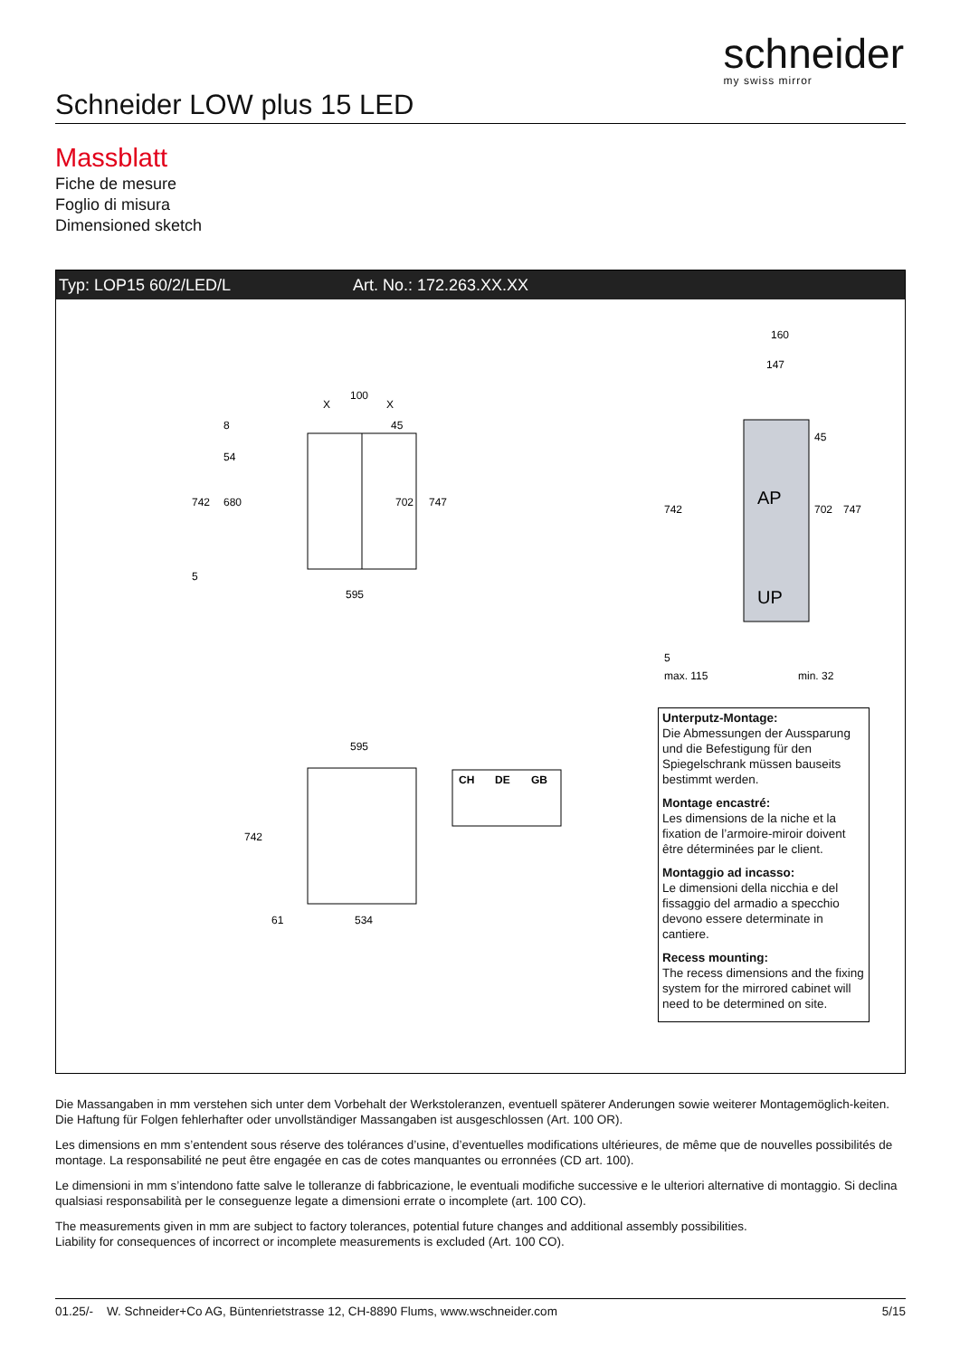schneider
my swiss mirror
Schneider LOW plus 15 LED
Massblatt
Fiche de mesure
Foglio di misura
Dimensioned sketch
Typ: LOP15 60/2/LED/L Art. No.: 172.263.XX.XX
100
X
X
595
742
680
702
747
54
8
45
5
160
147
AP
UP
742
702
747
45
5
max. 115
min. 32
595
742
61
534
CH
DE
GB
Unterputz-Montage:
Die Abmessungen der Aussparung und die Befestigung für den Spiegelschrank müssen bauseits bestimmt werden.
Montage encastré:
Les dimensions de la niche et la fixation de l’armoire-miroir doivent être déterminées par le client.
Montaggio ad incasso:
Le dimensioni della nicchia e del fissaggio del armadio a specchio devono essere determinate in cantiere.
Recess mounting:
The recess dimensions and the fixing system for the mirrored cabinet will need to be determined on site.
Die Massangaben in mm verstehen sich unter dem Vorbehalt der Werkstoleranzen, eventuell späterer Anderungen sowie weiterer Montagemöglich-keiten. Die Haftung für Folgen fehlerhafter oder unvollständiger Massangaben ist ausgeschlossen (Art. 100 OR).
Les dimensions en mm s’entendent sous réserve des tolérances d’usine, d’eventuelles modifications ultérieures, de même que de nouvelles possibilités de montage. La responsabilité ne peut être engagée en cas de cotes manquantes ou erronnées (CD art. 100).
Le dimensioni in mm s’intendono fatte salve le tolleranze di fabbricazione, le eventuali modifiche successive e le ulteriori alternative di montaggio. Si declina qualsiasi responsabilità per le conseguenze legate a dimensioni errate o incomplete (art. 100 CO).
The measurements given in mm are subject to factory tolerances, potential future changes and additional assembly possibilities.
Liability for consequences of incorrect or incomplete measurements is excluded (Art. 100 CO).
01.25/- W. Schneider+Co AG, Büntenrietstrasse 12, CH-8890 Flums, www.wschneider.com 5/15